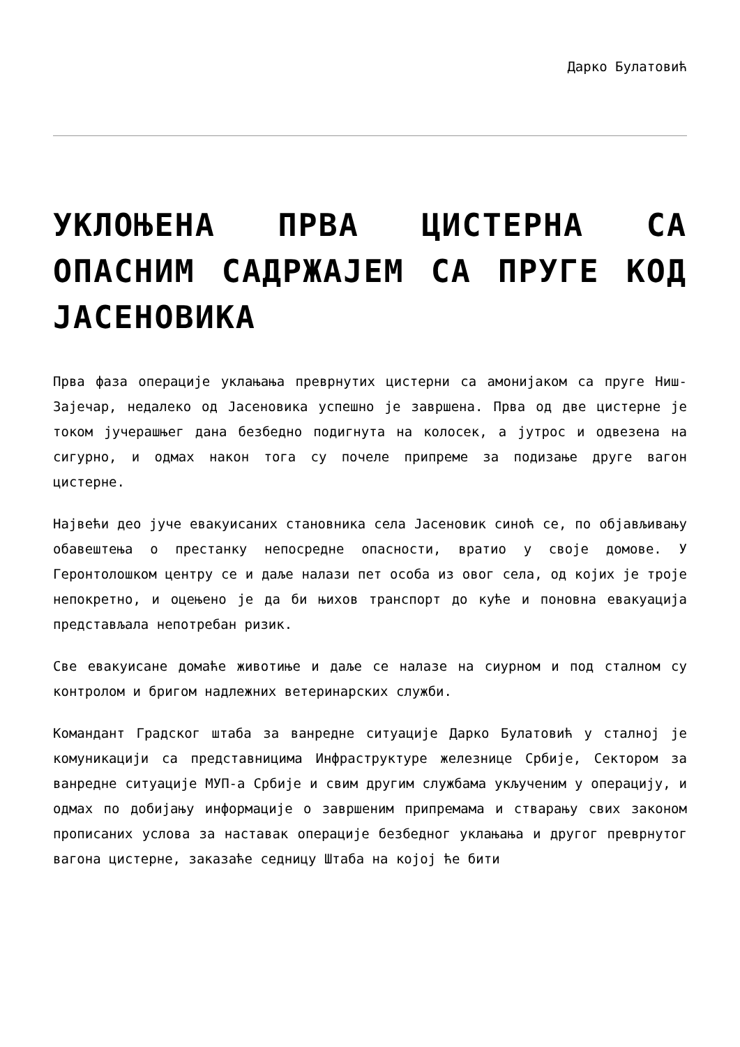Дарко Булатовић
УКЛОЊЕНА ПРВА ЦИСТЕРНА СА ОПАСНИМ САДРЖАЈЕМ СА ПРУГЕ КОД ЈАСЕНОВИКА
Прва фаза операције уклањања преврнутих цистерни са амонијаком са пруге Ниш-Зајечар, недалеко од Јасеновика успешно је завршена. Прва од две цистерне је током јучерашњег дана безбедно подигнута на колосек, а јутрос и одвезена на сигурно, и одмах након тога су почеле припреме за подизање друге вагон цистерне.
Највећи део јуче евакуисаних становника села Јасеновик синоћ се, по објављивању обавештења о престанку непосредне опасности, вратио у своје домове. У Геронтолошком центру се и даље налази пет особа из овог села, од којих је троје непокретно, и оцењено је да би њихов транспорт до куће и поновна евакуација представљала непотребан ризик.
Све евакуисане домаће животиње и даље се налазе на сиурном и под сталном су контролом и бригом надлежних ветеринарских служби.
Командант Градског штаба за ванредне ситуације Дарко Булатовић у сталној је комуникацији са представницима Инфраструктуре железнице Србије, Сектором за ванредне ситуације МУП-а Србије и свим другим службама укљученим у операцију, и одмах по добијању информације о завршеним припремама и стварању свих законом прописаних услова за наставак операције безбедног уклањања и другог преврнутог вагона цистерне, заказаће седницу Штаба на којој ће бити